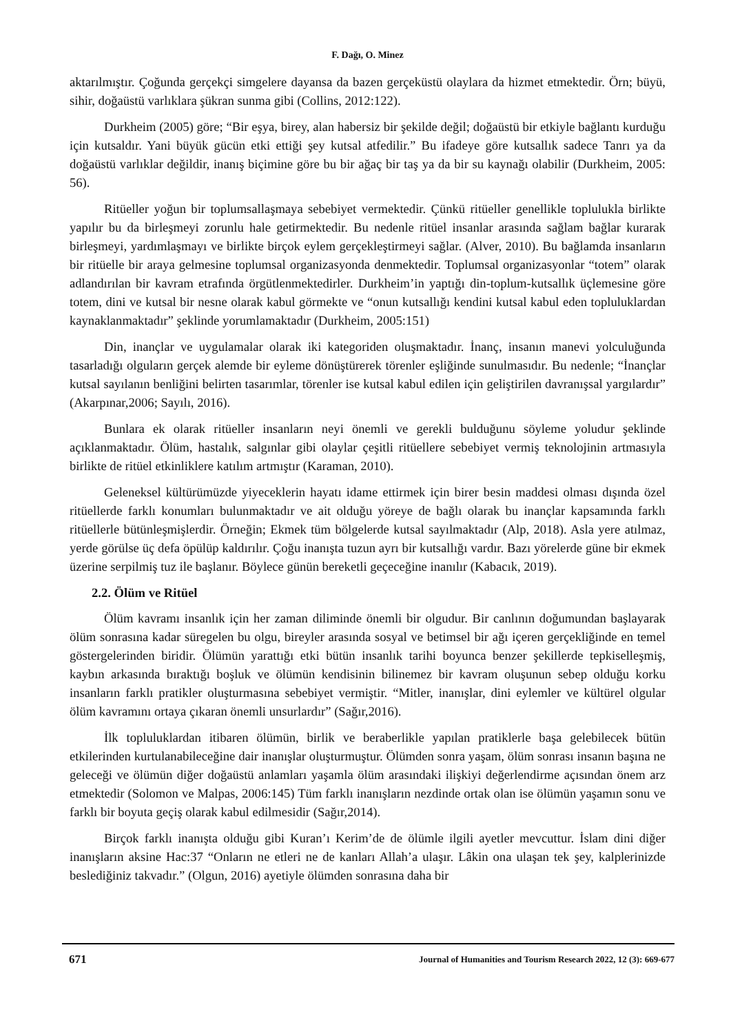F. Dağı, O. Minez
aktarılmıştır. Çoğunda gerçekçi simgelere dayansa da bazen gerçeküstü olaylara da hizmet etmektedir. Örn; büyü, sihir, doğaüstü varlıklara şükran sunma gibi (Collins, 2012:122).
Durkheim (2005) göre; “Bir eşya, birey, alan habersiz bir şekilde değil; doğaüstü bir etkiyle bağlantı kurduğu için kutsaldır. Yani büyük gücün etki ettiği şey kutsal atfedilir.” Bu ifadeye göre kutsallık sadece Tanrı ya da doğaüstü varlıklar değildir, inanış biçimine göre bu bir ağaç bir taş ya da bir su kaynağı olabilir (Durkheim, 2005: 56).
Ritüeller yoğun bir toplumsallaşmaya sebebiyet vermektedir. Çünkü ritüeller genellikle toplulukla birlikte yapılır bu da birleşmeyi zorunlu hale getirmektedir. Bu nedenle ritüel insanlar arasında sağlam bağlar kurarak birleşmeyi, yardımlaşmayı ve birlikte birçok eylem gerçekleştirmeyi sağlar. (Alver, 2010). Bu bağlamda insanların bir ritüelle bir araya gelmesine toplumsal organizasyonda denmektedir. Toplumsal organizasyonlar “totem” olarak adlandırılan bir kavram etrafında örgütlenmektedirler. Durkheim’in yaptığı din-toplum-kutsallık üçlemesine göre totem, dini ve kutsal bir nesne olarak kabul görmekte ve “onun kutsallığı kendini kutsal kabul eden topluluklardan kaynaklanmaktadır” şeklinde yorumlamaktadır (Durkheim, 2005:151)
Din, inançlar ve uygulamalar olarak iki kategoriden oluşmaktadır. İnanç, insanın manevi yolculuğunda tasarladığı olguların gerçek alemde bir eyleme dönüştürerek törenler eşliğinde sunulmasıdır. Bu nedenle; “İnançlar kutsal sayılanın benliğini belirten tasarımlar, törenler ise kutsal kabul edilen için geliştirilen davranışsal yargılardır” (Akarpınar,2006; Sayılı, 2016).
Bunlara ek olarak ritüeller insanların neyi önemli ve gerekli bulduğunu söyleme yoludur şeklinde açıklanmaktadır. Ölüm, hastalık, salgınlar gibi olaylar çeşitli ritüellere sebebiyet vermiş teknolojinin artmasıyla birlikte de ritüel etkinliklere katılım artmıştır (Karaman, 2010).
Geleneksel kültürümüzde yiyeceklerin hayatı idame ettirmek için birer besin maddesi olması dışında özel ritüellerde farklı konumları bulunmaktadır ve ait olduğu yöreye de bağlı olarak bu inançlar kapsamında farklı ritüellerle bütünleşmişlerdir. Örneğin; Ekmek tüm bölgelerde kutsal sayılmaktadır (Alp, 2018). Asla yere atılmaz, yerde görülse üç defa öpülüp kaldırılır. Çoğu inanışta tuzun ayrı bir kutsallığı vardır. Bazı yörelerde güne bir ekmek üzerine serpilmiş tuz ile başlanır. Böylece günün bereketli geçeceğine inanılır (Kabacık, 2019).
2.2. Ölüm ve Ritüel
Ölüm kavramı insanlık için her zaman diliminde önemli bir olgudur. Bir canlının doğumundan başlayarak ölüm sonrasına kadar süregelen bu olgu, bireyler arasında sosyal ve betimsel bir ağı içeren gerçekliğinde en temel göstergelerinden biridir. Ölümün yarattığı etki bütün insanlık tarihi boyunca benzer şekillerde tepkiselleşmiş, kaybın arkasında bıraktığı boşluk ve ölümün kendisinin bilinemez bir kavram oluşunun sebep olduğu korku insanların farklı pratikler oluşturmasına sebebiyet vermiştir. “Mitler, inanışlar, dini eylemler ve kültürel olgular ölüm kavramını ortaya çıkaran önemli unsurlardır” (Sağır,2016).
İlk topluluklardan itibaren ölümün, birlik ve beraberlikle yapılan pratiklerle başa gelebilecek bütün etkilerinden kurtulanabileceğine dair inanışlar oluşturmuştur. Ölümden sonra yaşam, ölüm sonrası insanın başına ne geleceği ve ölümün diğer doğaüstü anlamları yaşamla ölüm arasındaki ilişkiyi değerlendirme açısından önem arz etmektedir (Solomon ve Malpas, 2006:145) Tüm farklı inanışların nezdinde ortak olan ise ölümün yaşamın sonu ve farklı bir boyuta geçiş olarak kabul edilmesidir (Sağır,2014).
Birçok farklı inanışta olduğu gibi Kuran’ı Kerim’de de ölümle ilgili ayetler mevcuttur. İslam dini diğer inanışların aksine Hac:37 “Onların ne etleri ne de kanları Allah’a ulaşır. Lâkin ona ulaşan tek şey, kalplerinizde beslediğiniz takvadır.” (Olgun, 2016) ayetiyle ölümden sonrasına daha bir
671 Journal of Humanities and Tourism Research 2022, 12 (3): 669-677